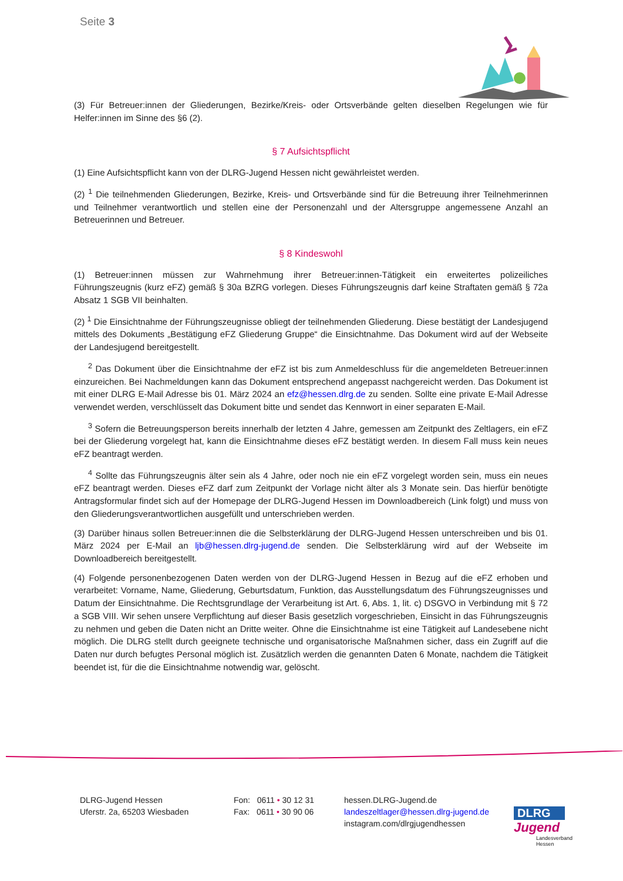Seite 3
(3) Für Betreuer:innen der Gliederungen, Bezirke/Kreis- oder Ortsverbände gelten dieselben Regelungen wie für Helfer:innen im Sinne des §6 (2).
§ 7 Aufsichtspflicht
(1) Eine Aufsichtspflicht kann von der DLRG-Jugend Hessen nicht gewährleistet werden.
(2) <sup>1</sup> Die teilnehmenden Gliederungen, Bezirke, Kreis- und Ortsverbände sind für die Betreuung ihrer Teilnehmerinnen und Teilnehmer verantwortlich und stellen eine der Personenzahl und der Altersgruppe angemessene Anzahl an Betreuerinnen und Betreuer.
§ 8 Kindeswohl
(1) Betreuer:innen müssen zur Wahrnehmung ihrer Betreuer:innen-Tätigkeit ein erweitertes polizeiliches Führungszeugnis (kurz eFZ) gemäß § 30a BZRG vorlegen. Dieses Führungszeugnis darf keine Straftaten gemäß § 72a Absatz 1 SGB VII beinhalten.
(2) <sup>1</sup> Die Einsichtnahme der Führungszeugnisse obliegt der teilnehmenden Gliederung. Diese bestätigt der Landesjugend mittels des Dokuments „Bestätigung eFZ Gliederung Gruppe“ die Einsichtnahme. Das Dokument wird auf der Webseite der Landesjugend bereitgestellt.
<sup>2</sup> Das Dokument über die Einsichtnahme der eFZ ist bis zum Anmeldeschluss für die angemeldeten Betreuer:innen einzureichen. Bei Nachmeldungen kann das Dokument entsprechend angepasst nachgereicht werden. Das Dokument ist mit einer DLRG E-Mail Adresse bis 01. März 2024 an efz@hessen.dlrg.de zu senden. Sollte eine private E-Mail Adresse verwendet werden, verschlüsselt das Dokument bitte und sendet das Kennwort in einer separaten E-Mail.
<sup>3</sup> Sofern die Betreuungsperson bereits innerhalb der letzten 4 Jahre, gemessen am Zeitpunkt des Zeltlagers, ein eFZ bei der Gliederung vorgelegt hat, kann die Einsichtnahme dieses eFZ bestätigt werden. In diesem Fall muss kein neues eFZ beantragt werden.
<sup>4</sup> Sollte das Führungszeugnis älter sein als 4 Jahre, oder noch nie ein eFZ vorgelegt worden sein, muss ein neues eFZ beantragt werden. Dieses eFZ darf zum Zeitpunkt der Vorlage nicht älter als 3 Monate sein. Das hierfür benötigte Antragsformular findet sich auf der Homepage der DLRG-Jugend Hessen im Downloadbereich (Link folgt) und muss von den Gliederungsverantwortlichen ausgefüllt und unterschrieben werden.
(3) Darüber hinaus sollen Betreuer:innen die die Selbsterklärung der DLRG-Jugend Hessen unterschreiben und bis 01. März 2024 per E-Mail an ljb@hessen.dlrg-jugend.de senden. Die Selbsterklärung wird auf der Webseite im Downloadbereich bereitgestellt.
(4) Folgende personenbezogenen Daten werden von der DLRG-Jugend Hessen in Bezug auf die eFZ erhoben und verarbeitet: Vorname, Name, Gliederung, Geburtsdatum, Funktion, das Ausstellungsdatum des Führungszeugnisses und Datum der Einsichtnahme. Die Rechtsgrundlage der Verarbeitung ist Art. 6, Abs. 1, lit. c) DSGVO in Verbindung mit § 72 a SGB VIII. Wir sehen unsere Verpflichtung auf dieser Basis gesetzlich vorgeschrieben, Einsicht in das Führungszeugnis zu nehmen und geben die Daten nicht an Dritte weiter. Ohne die Einsichtnahme ist eine Tätigkeit auf Landesebene nicht möglich. Die DLRG stellt durch geeignete technische und organisatorische Maßnahmen sicher, dass ein Zugriff auf die Daten nur durch befugtes Personal möglich ist. Zusätzlich werden die genannten Daten 6 Monate, nachdem die Tätigkeit beendet ist, für die die Einsichtnahme notwendig war, gelöscht.
DLRG-Jugend Hessen
Uferstr. 2a, 65203 Wiesbaden
Fon: 0611 • 30 12 31
Fax: 0611 • 30 90 06
hessen.DLRG-Jugend.de
landeszeltlager@hessen.dlrg-jugend.de
instagram.com/dlrgjugendhessen
DLRG
Jugend
Landesverband
Hessen